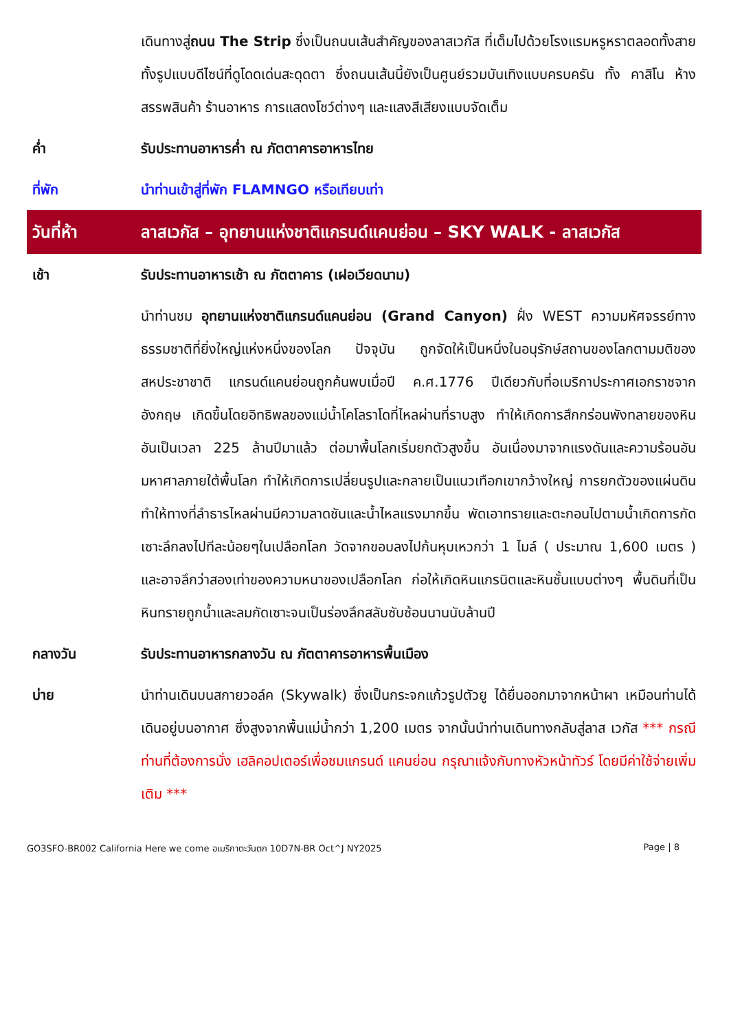| | เดินทางสู่ ถนน The Strip ซึ่งเป็นถนนเส้นสำคัญของลาสเวกัส ที่เต็มไปด้วยโรงแรมหรูหราตลอดทั้งสาย ทั้งรูปแบบดีไซน์ที่ดูโดดเด่นสะดุดตา ซึ่งถนนเส้นนี้ยังเป็นศูนย์รวมบันเทิงแบบครบครัน ทั้ง คาสิโน ห้างสรรพสินค้า ร้านอาหาร การแสดงโชว์ต่างๆ และแสงสีเสียงแบบจัดเต็ม |
| ค่ำ | รับประทานอาหารค่ำ ณ ภัตตาคารอาหารไทย |
| ที่พัก | นำท่านเข้าสู่ที่พัก FLAMNGO หรือเทียบเท่า |
| วันที่ห้า | ลาสเวกัส – อุทยานแห่งชาติแกรนด์แคนย่อน – SKY WALK - ลาสเวกัส |
| เช้า | รับประทานอาหารเช้า ณ ภัตตาคาร (เฝอเวียดนาม) |
| | นำท่านชม อุทยานแห่งชาติแกรนด์แคนย่อน (Grand Canyon) ฝั่ง WEST ความมหัศจรรย์ทางธรรมชาติที่ยิ่งใหญ่แห่งหนึ่งของโลก ปัจจุบัน ถูกจัดให้เป็นหนึ่งในอนุรักษ์สถานของโลกตามมติของสหประชาชาติ แกรนด์แคนย่อนถูกค้นพบเมื่อปี ค.ศ.1776 ปีเดียวกับที่อเมริกาประกาศเอกราชจากอังกฤษ เกิดขึ้นโดยอิทธิพลของแม่น้ำโคโลราโดที่ไหลผ่านที่ราบสูง ทำให้เกิดการสึกกร่อนพังทลายของหินอันเป็นเวลา 225 ล้านปีมาแล้ว ต่อมาพื้นโลกเริ่มยกตัวสูงขึ้น อันเนื่องมาจากแรงดันและความร้อนอันมหาศาลภายใต้พื้นโลก ทำให้เกิดการเปลี่ยนรูปและกลายเป็นแนวเทือกเขากว้างใหญ่ การยกตัวของแผ่นดินทำให้ทางที่ลำธารไหลผ่านมีความลาดชันและน้ำไหลแรงมากขึ้น พัดเอาทรายและตะกอนไปตามน้ำเกิดการกัดเซาะลึกลงไปทีละน้อยๆในเปลือกโลก วัดจากขอบลงไปก้นหุบเหวกว่า 1 ไมล์ ( ประมาณ 1,600 เมตร ) และอาจลึกว่าสองเท่าของความหนาของเปลือกโลก ก่อให้เกิดหินแกรนิตและหินชั้นแบบต่างๆ พื้นดินที่เป็นหินทรายถูกน้ำและลมกัดเซาะจนเป็นร่องลึกสลับซับซ้อนนานนับล้านปี |
| กลางวัน | รับประทานอาหารกลางวัน ณ ภัตตาคารอาหารพื้นเมือง |
| บ่าย | นำท่านเดินบนสกายวอล์ค (Skywalk) ซึ่งเป็นกระจกแก้วรูปตัวยู ได้ยื่นออกมาจากหน้าผา เหมือนท่านได้เดินอยู่บนอากาศ ซึ่งสูงจากพื้นแม่น้ำกว่า 1,200 เมตร จากนั้นนำท่านเดินทางกลับสู่ลาส เวกัส *** กรณีท่านที่ต้องการนั่ง เฮลิคอปเตอร์เพื่อชมแกรนด์ แคนย่อน กรุณาแจ้งกับทางหัวหน้าทัวร์ โดยมีค่าใช้จ่ายเพิ่มเติม *** |
GO3SFO-BR002 California Here we come อเมริกาตะวันตก 10D7N-BR Oct^J NY2025 Page | 8